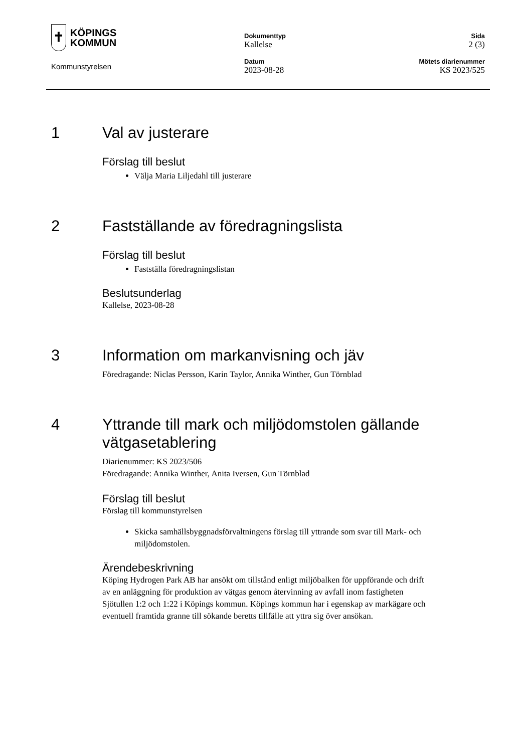✝
KÖPINGS
KOMMUN
Kommunstyrelsen
Dokumenttyp
Kallelse
Sida
2 (3)
Datum
2023-08-28
Mötets diarienummer
KS 2023/525
1 Val av justerare
Förslag till beslut
Välja Maria Liljedahl till justerare
2 Fastställande av föredragningslista
Förslag till beslut
Fastställa föredragningslistan
Beslutsunderlag
Kallelse, 2023-08-28
3 Information om markanvisning och jäv
Föredragande: Niclas Persson, Karin Taylor, Annika Winther, Gun Törnblad
4 Yttrande till mark och miljödomstolen gällande vätgasetablering
Diarienummer: KS 2023/506
Föredragande: Annika Winther, Anita Iversen, Gun Törnblad
Förslag till beslut
Förslag till kommunstyrelsen
Skicka samhällsbyggnadsförvaltningens förslag till yttrande som svar till Mark- och miljödomstolen.
Ärendebeskrivning
Köping Hydrogen Park AB har ansökt om tillstånd enligt miljöbalken för uppförande och drift av en anläggning för produktion av vätgas genom återvinning av avfall inom fastigheten Sjötullen 1:2 och 1:22 i Köpings kommun. Köpings kommun har i egenskap av markägare och eventuell framtida granne till sökande beretts tillfälle att yttra sig över ansökan.